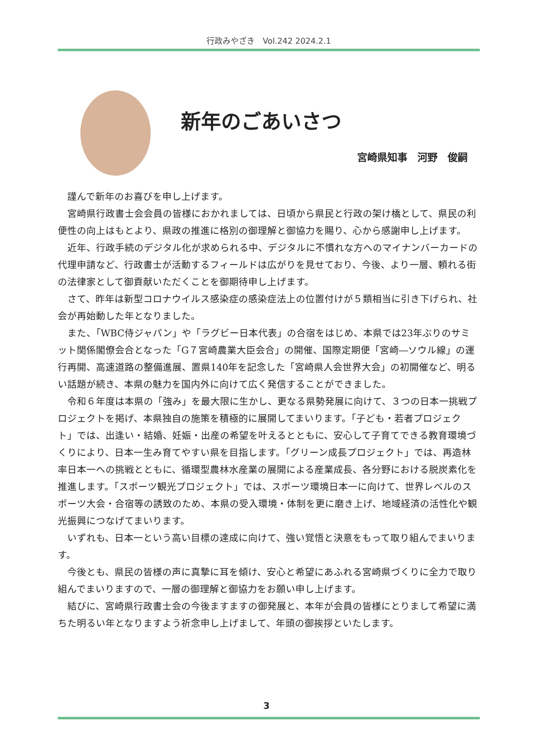行政みやざき　Vol.242 2024.2.1
新年のごあいさつ
宮崎県知事　河野　俊嗣
謹んで新年のお喜びを申し上げます。
宮崎県行政書士会会員の皆様におかれましては、日頃から県民と行政の架け橋として、県民の利便性の向上はもとより、県政の推進に格別の御理解と御協力を賜り、心から感謝申し上げます。
近年、行政手続のデジタル化が求められる中、デジタルに不慣れな方へのマイナンバーカードの代理申請など、行政書士が活動するフィールドは広がりを見せており、今後、より一層、頼れる街の法律家として御貢献いただくことを御期待申し上げます。
さて、昨年は新型コロナウイルス感染症の感染症法上の位置付けが５類相当に引き下げられ、社会が再始動した年となりました。
また、「WBC侍ジャパン」や「ラグビー日本代表」の合宿をはじめ、本県では23年ぶりのサミット関係閣僚会合となった「G７宮崎農業大臣会合」の開催、国際定期便「宮崎―ソウル線」の運行再開、高速道路の整備進展、置県140年を記念した「宮崎県人会世界大会」の初開催など、明るい話題が続き、本県の魅力を国内外に向けて広く発信することができました。
令和６年度は本県の「強み」を最大限に生かし、更なる県勢発展に向けて、３つの日本一挑戦プロジェクトを掲げ、本県独自の施策を積極的に展開してまいります。「子ども・若者プロジェクト」では、出逢い・結婚、妊娠・出産の希望を叶えるとともに、安心して子育てできる教育環境づくりにより、日本一生み育てやすい県を目指します。「グリーン成長プロジェクト」では、再造林率日本一への挑戦とともに、循環型農林水産業の展開による産業成長、各分野における脱炭素化を推進します。「スポーツ観光プロジェクト」では、スポーツ環境日本一に向けて、世界レベルのスポーツ大会・合宿等の誘致のため、本県の受入環境・体制を更に磨き上げ、地域経済の活性化や観光振興につなげてまいります。
いずれも、日本一という高い目標の達成に向けて、強い覚悟と決意をもって取り組んでまいります。
今後とも、県民の皆様の声に真摯に耳を傾け、安心と希望にあふれる宮崎県づくりに全力で取り組んでまいりますので、一層の御理解と御協力をお願い申し上げます。
結びに、宮崎県行政書士会の今後ますますの御発展と、本年が会員の皆様にとりまして希望に満ちた明るい年となりますよう祈念申し上げまして、年頭の御挨拶といたします。
3